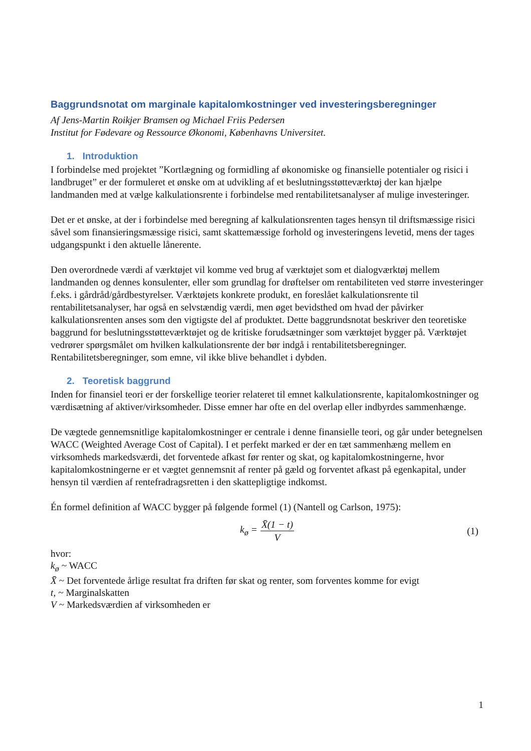Baggrundsnotat om marginale kapitalomkostninger ved investeringsberegninger
Af Jens-Martin Roikjer Bramsen og Michael Friis Pedersen
Institut for Fødevare og Ressource Økonomi, Københavns Universitet.
1. Introduktion
I forbindelse med projektet ”Kortlægning og formidling af økonomiske og finansielle potentialer og risici i landbruget” er der formuleret et ønske om at udvikling af et beslutningsstøtteværktøj der kan hjælpe landmanden med at vælge kalkulationsrente i forbindelse med rentabilitetsanalyser af mulige investeringer.
Det er et ønske, at der i forbindelse med beregning af kalkulationsrenten tages hensyn til driftsmæssige risici såvel som finansieringsmæssige risici, samt skattemæssige forhold og investeringens levetid, mens der tages udgangspunkt i den aktuelle lånerente.
Den overordnede værdi af værktøjet vil komme ved brug af værktøjet som et dialogværktøj mellem landmanden og dennes konsulenter, eller som grundlag for drøftelser om rentabiliteten ved større investeringer f.eks. i gårdråd/gårdbestyrelser. Værktøjets konkrete produkt, en foreslået kalkulationsrente til rentabilitetsanalyser, har også en selvstændig værdi, men øget bevidsthed om hvad der påvirker kalkulationsrenten anses som den vigtigste del af produktet. Dette baggrundsnotat beskriver den teoretiske baggrund for beslutningsstøtteværktøjet og de kritiske forudsætninger som værktøjet bygger på. Værktøjet vedrører spørgsmålet om hvilken kalkulationsrente der bør indgå i rentabilitetsberegninger. Rentabilitetsberegninger, som emne, vil ikke blive behandlet i dybden.
2. Teoretisk baggrund
Inden for finansiel teori er der forskellige teorier relateret til emnet kalkulationsrente, kapitalomkostninger og værdisætning af aktiver/virksomheder. Disse emner har ofte en del overlap eller indbyrdes sammenhænge.
De vægtede gennemsnitlige kapitalomkostninger er centrale i denne finansielle teori, og går under betegnelsen WACC (Weighted Average Cost of Capital). I et perfekt marked er der en tæt sammenhæng mellem en virksomheds markedsværdi, det forventede afkast før renter og skat, og kapitalomkostningerne, hvor kapitalomkostningerne er et vægtet gennemsnit af renter på gæld og forventet afkast på egenkapital, under hensyn til værdien af rentefradragsretten i den skattepligtige indkomst.
Én formel definition af WACC bygger på følgende formel (1) (Nantell og Carlson, 1975):
k<sub>ø</sub> = X̄(1 − t) V (1)
hvor:
k<sub>ø</sub> ~ WACC
X̄ ~ Det forventede årlige resultat fra driften før skat og renter, som forventes komme for evigt
t, ~ Marginalskatten
V ~ Markedsværdien af virksomheden er
1